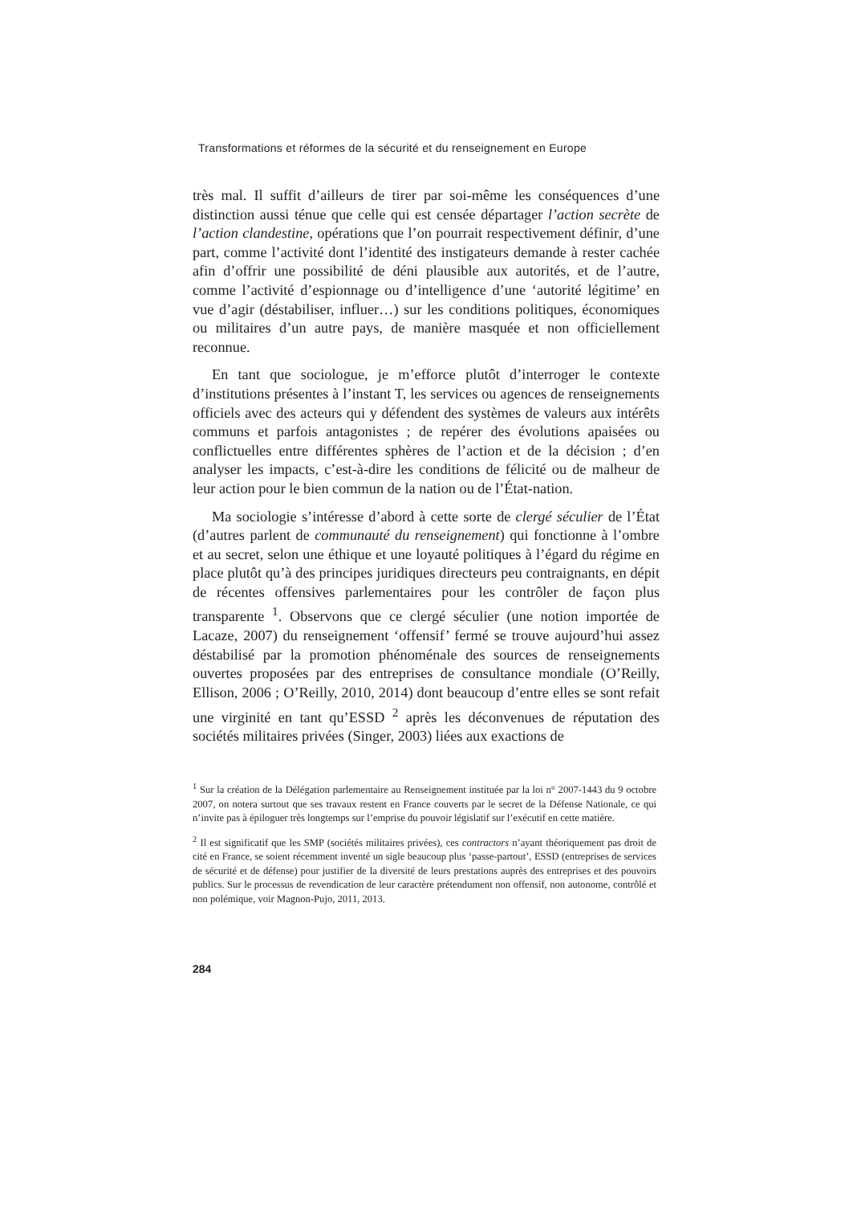Transformations et réformes de la sécurité et du renseignement en Europe
très mal. Il suffit d’ailleurs de tirer par soi-même les conséquences d’une distinction aussi ténue que celle qui est censée départager l’action secrète de l’action clandestine, opérations que l’on pourrait respectivement définir, d’une part, comme l’activité dont l’identité des instigateurs demande à rester cachée afin d’offrir une possibilité de déni plausible aux autorités, et de l’autre, comme l’activité d’espionnage ou d’intelligence d’une ‘autorité légitime’ en vue d’agir (déstabiliser, influer…) sur les conditions politiques, économiques ou militaires d’un autre pays, de manière masquée et non officiellement reconnue.
En tant que sociologue, je m’efforce plutôt d’interroger le contexte d’institutions présentes à l’instant T, les services ou agences de renseignements officiels avec des acteurs qui y défendent des systèmes de valeurs aux intérêts communs et parfois antagonistes ; de repérer des évolutions apaisées ou conflictuelles entre différentes sphères de l’action et de la décision ; d’en analyser les impacts, c’est-à-dire les conditions de félicité ou de malheur de leur action pour le bien commun de la nation ou de l’État-nation.
Ma sociologie s’intéresse d’abord à cette sorte de clergé séculier de l’État (d’autres parlent de communauté du renseignement) qui fonctionne à l’ombre et au secret, selon une éthique et une loyauté politiques à l’égard du régime en place plutôt qu’à des principes juridiques directeurs peu contraignants, en dépit de récentes offensives parlementaires pour les contrôler de façon plus transparente <sup>1</sup>. Observons que ce clergé séculier (une notion importée de Lacaze, 2007) du renseignement ‘offensif’ fermé se trouve aujourd’hui assez déstabilisé par la promotion phénoménale des sources de renseignements ouvertes proposées par des entreprises de consultance mondiale (O’Reilly, Ellison, 2006 ; O’Reilly, 2010, 2014) dont beaucoup d’entre elles se sont refait une virginité en tant qu’ESSD <sup>2</sup> après les déconvenues de réputation des sociétés militaires privées (Singer, 2003) liées aux exactions de
<sup>1</sup> Sur la création de la Délégation parlementaire au Renseignement instituée par la loi n° 2007-1443 du 9 octobre 2007, on notera surtout que ses travaux restent en France couverts par le secret de la Défense Nationale, ce qui n’invite pas à épiloguer très longtemps sur l’emprise du pouvoir législatif sur l’exécutif en cette matière.
<sup>2</sup> Il est significatif que les SMP (sociétés militaires privées), ces contractors n’ayant théoriquement pas droit de cité en France, se soient récemment inventé un sigle beaucoup plus ‘passe-partout’, ESSD (entreprises de services de sécurité et de défense) pour justifier de la diversité de leurs prestations auprès des entreprises et des pouvoirs publics. Sur le processus de revendication de leur caractère prétendument non offensif, non autonome, contrôlé et non polémique, voir Magnon-Pujo, 2011, 2013.
284